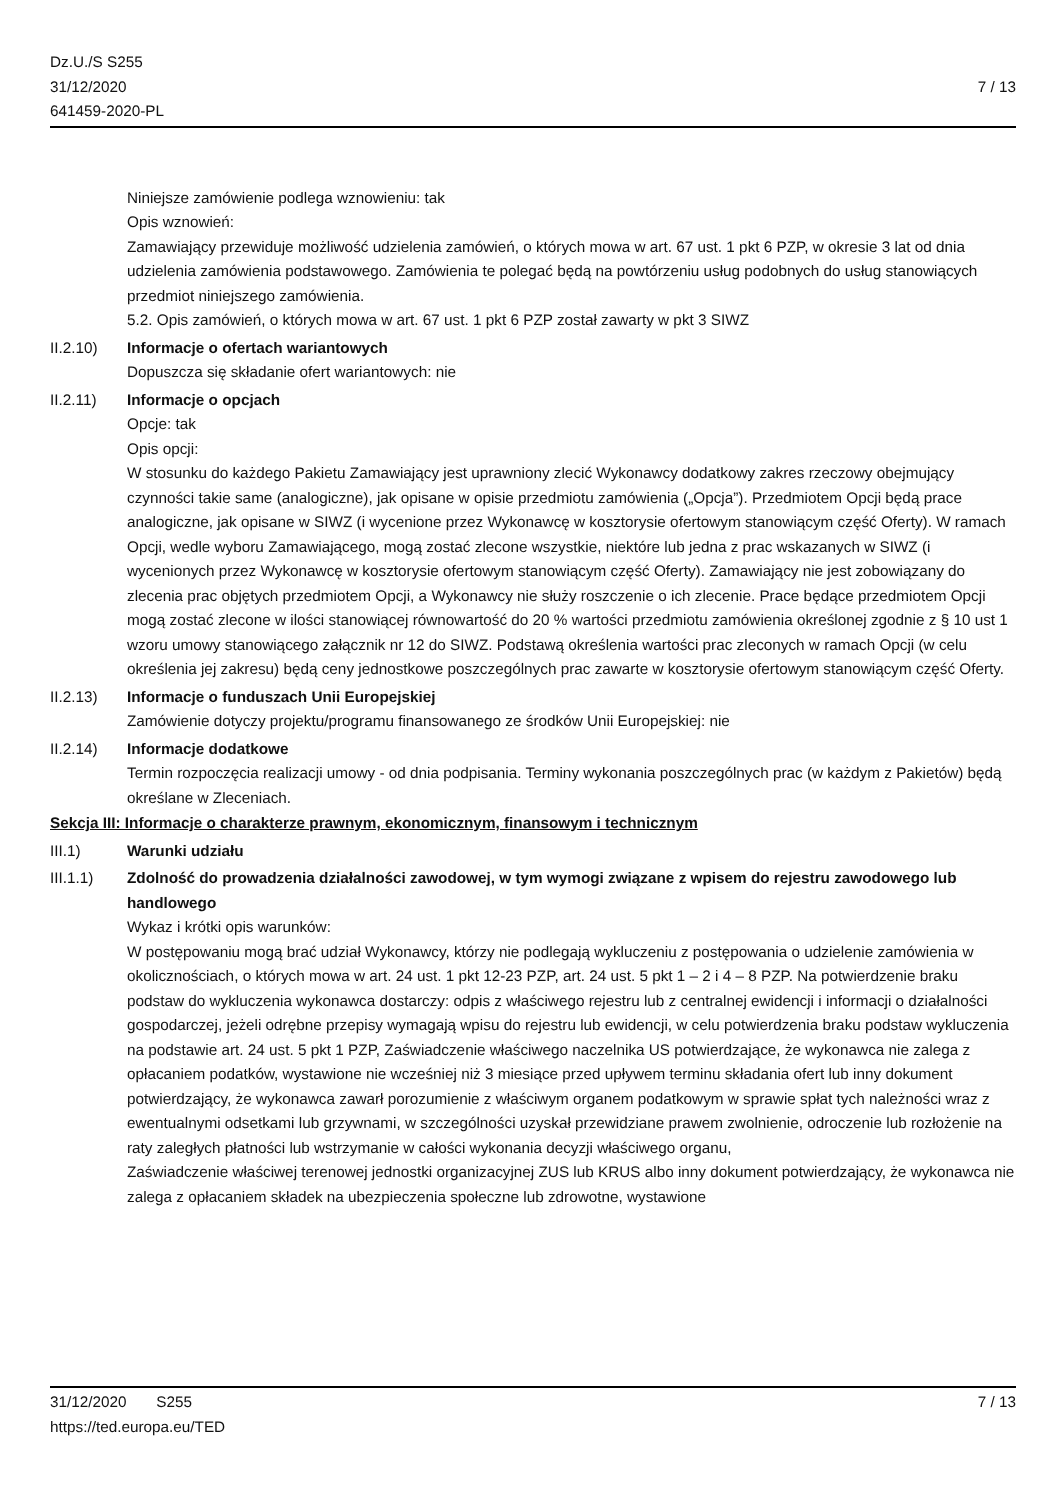Dz.U./S S255
31/12/2020
641459-2020-PL
7 / 13
Niniejsze zamówienie podlega wznowieniu: tak
Opis wznowień:
Zamawiający przewiduje możliwość udzielenia zamówień, o których mowa w art. 67 ust. 1 pkt 6 PZP, w okresie 3 lat od dnia udzielenia zamówienia podstawowego. Zamówienia te polegać będą na powtórzeniu usług podobnych do usług stanowiących przedmiot niniejszego zamówienia.
5.2. Opis zamówień, o których mowa w art. 67 ust. 1 pkt 6 PZP został zawarty w pkt 3 SIWZ
II.2.10) Informacje o ofertach wariantowych
Dopuszcza się składanie ofert wariantowych: nie
II.2.11) Informacje o opcjach
Opcje: tak
Opis opcji:
W stosunku do każdego Pakietu Zamawiający jest uprawniony zlecić Wykonawcy dodatkowy zakres rzeczowy obejmujący czynności takie same (analogiczne), jak opisane w opisie przedmiotu zamówienia („Opcja”). Przedmiotem Opcji będą prace analogiczne, jak opisane w SIWZ (i wycenione przez Wykonawcę w kosztorysie ofertowym stanowiącym część Oferty). W ramach Opcji, wedle wyboru Zamawiającego, mogą zostać zlecone wszystkie, niektóre lub jedna z prac wskazanych w SIWZ (i wycenionych przez Wykonawcę w kosztorysie ofertowym stanowiącym część Oferty). Zamawiający nie jest zobowiązany do zlecenia prac objętych przedmiotem Opcji, a Wykonawcy nie służy roszczenie o ich zlecenie. Prace będące przedmiotem Opcji mogą zostać zlecone w ilości stanowiącej równowartość do 20 % wartości przedmiotu zamówienia określonej zgodnie z § 10 ust 1 wzoru umowy stanowiącego załącznik nr 12 do SIWZ. Podstawą określenia wartości prac zleconych w ramach Opcji (w celu określenia jej zakresu) będą ceny jednostkowe poszczególnych prac zawarte w kosztorysie ofertowym stanowiącym część Oferty.
II.2.13) Informacje o funduszach Unii Europejskiej
Zamówienie dotyczy projektu/programu finansowanego ze środków Unii Europejskiej: nie
II.2.14) Informacje dodatkowe
Termin rozpoczęcia realizacji umowy - od dnia podpisania. Terminy wykonania poszczególnych prac (w każdym z Pakietów) będą określane w Zleceniach.
Sekcja III: Informacje o charakterze prawnym, ekonomicznym, finansowym i technicznym
III.1) Warunki udziału
III.1.1) Zdolność do prowadzenia działalności zawodowej, w tym wymogi związane z wpisem do rejestru zawodowego lub handlowego
Wykaz i krótki opis warunków:
W postępowaniu mogą brać udział Wykonawcy, którzy nie podlegają wykluczeniu z postępowania o udzielenie zamówienia w okolicznościach, o których mowa w art. 24 ust. 1 pkt 12-23 PZP, art. 24 ust. 5 pkt 1 – 2 i 4 – 8 PZP. Na potwierdzenie braku podstaw do wykluczenia wykonawca dostarczy: odpis z właściwego rejestru lub z centralnej ewidencji i informacji o działalności gospodarczej, jeżeli odrębne przepisy wymagają wpisu do rejestru lub ewidencji, w celu potwierdzenia braku podstaw wykluczenia na podstawie art. 24 ust. 5 pkt 1 PZP, Zaświadczenie właściwego naczelnika US potwierdzające, że wykonawca nie zalega z opłacaniem podatków, wystawione nie wcześniej niż 3 miesiące przed upływem terminu składania ofert lub inny dokument potwierdzający, że wykonawca zawarł porozumienie z właściwym organem podatkowym w sprawie spłat tych należności wraz z ewentualnymi odsetkami lub grzywnami, w szczególności uzyskał przewidziane prawem zwolnienie, odroczenie lub rozłożenie na raty zaległych płatności lub wstrzymanie w całości wykonania decyzji właściwego organu,
Zaświadczenie właściwej terenowej jednostki organizacyjnej ZUS lub KRUS albo inny dokument potwierdzający, że wykonawca nie zalega z opłacaniem składek na ubezpieczenia społeczne lub zdrowotne, wystawione
31/12/2020 S255 7 / 13
https://ted.europa.eu/TED